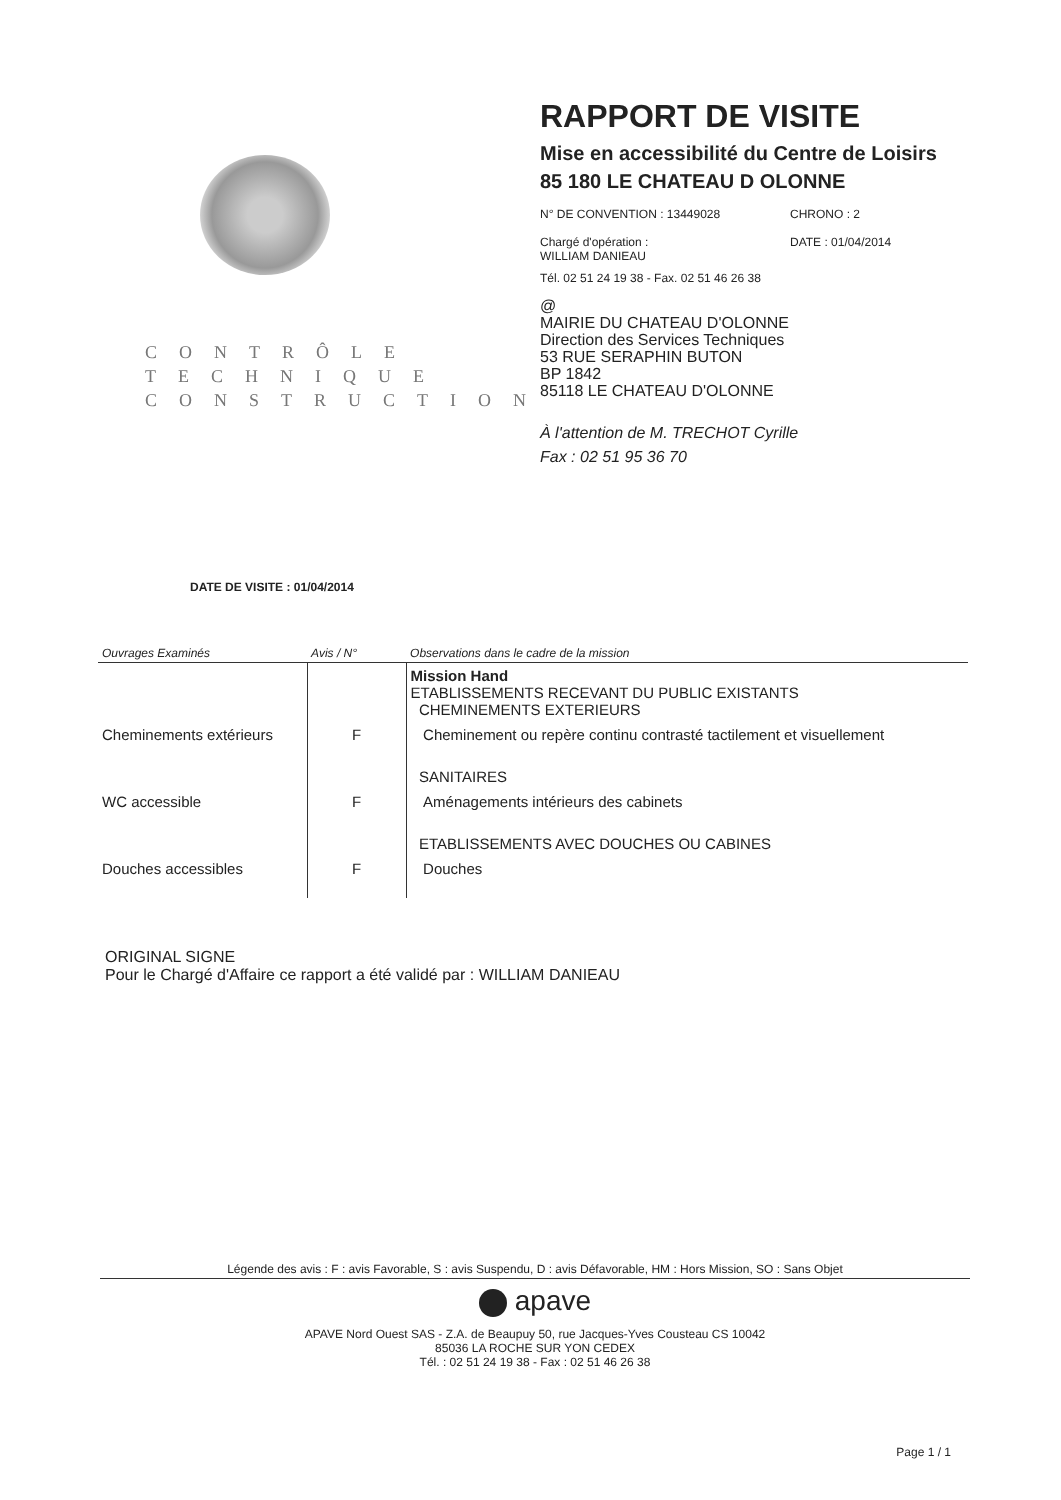CONTRÔLE
TECHNIQUE
CONSTRUCTION
RAPPORT DE VISITE
Mise en accessibilité du Centre de Loisirs
85 180 LE CHATEAU D OLONNE
N° DE CONVENTION : 13449028
Chargé d'opération :
WILLIAM DANIEAU
CHRONO : 2
DATE : 01/04/2014
Tél. 02 51 24 19 38 - Fax. 02 51 46 26 38
@
MAIRIE DU CHATEAU D'OLONNE
Direction des Services Techniques
53 RUE SERAPHIN BUTON
BP 1842
85118 LE CHATEAU D'OLONNE
À l'attention de M. TRECHOT Cyrille
Fax : 02 51 95 36 70
DATE DE VISITE : 01/04/2014
| Ouvrages Examinés | Avis / N° | Observations dans le cadre de la mission |
| --- | --- | --- |
| | | Mission Hand ETABLISSEMENTS RECEVANT DU PUBLIC EXISTANTS CHEMINEMENTS EXTERIEURS |
| Cheminements extérieurs | F | Cheminement ou repère continu contrasté tactilement et visuellement |
| | | SANITAIRES |
| WC accessible | F | Aménagements intérieurs des cabinets |
| | | ETABLISSEMENTS AVEC DOUCHES OU CABINES |
| Douches accessibles | F | Douches |
ORIGINAL SIGNE
Pour le Chargé d'Affaire ce rapport a été validé par : WILLIAM DANIEAU
Légende des avis : F : avis Favorable, S : avis Suspendu, D : avis Défavorable, HM : Hors Mission, SO : Sans Objet
apave
APAVE Nord Ouest SAS - Z.A. de Beaupuy 50, rue Jacques-Yves Cousteau CS 10042
85036 LA ROCHE SUR YON CEDEX
Tél. : 02 51 24 19 38 - Fax : 02 51 46 26 38
Page 1 / 1